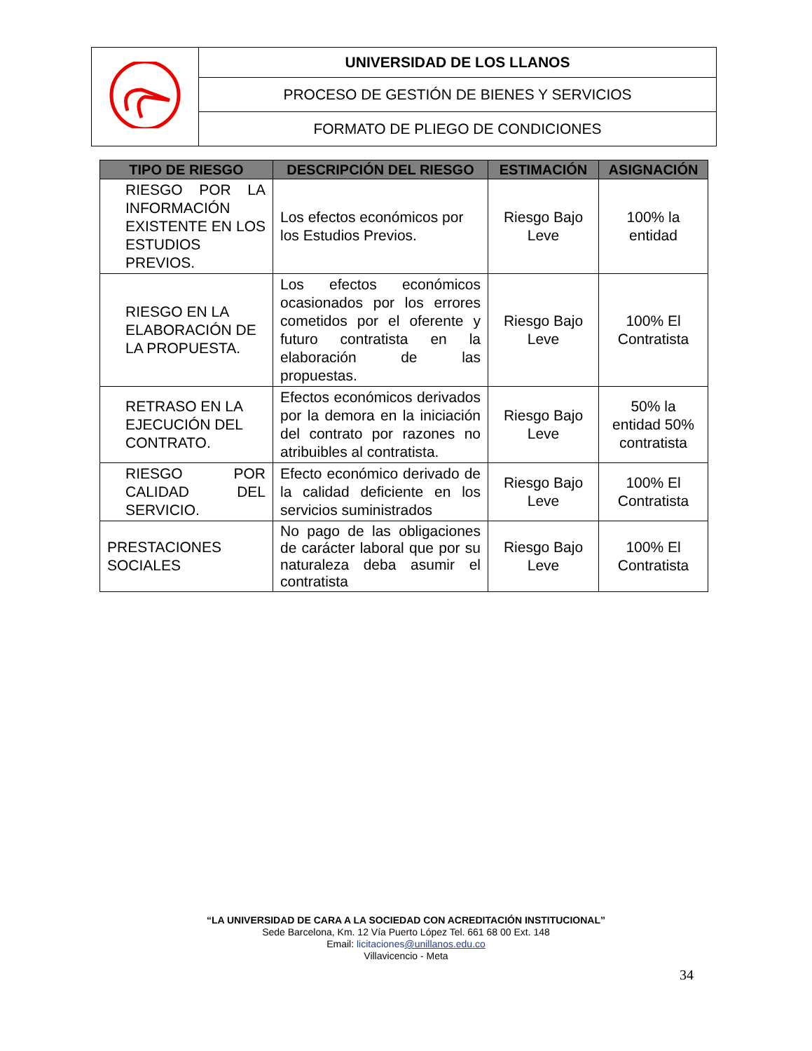| | UNIVERSIDAD DE LOS LLANOS |
| | PROCESO DE GESTIÓN DE BIENES Y SERVICIOS |
| | FORMATO DE PLIEGO DE CONDICIONES |
| TIPO DE RIESGO | DESCRIPCIÓN DEL RIESGO | ESTIMACIÓN | ASIGNACIÓN |
| --- | --- | --- | --- |
| RIESGO POR LA INFORMACIÓN EXISTENTE EN LOS ESTUDIOS PREVIOS. | Los efectos económicos por los Estudios Previos. | Riesgo Bajo Leve | 100% la entidad |
| RIESGO EN LA ELABORACIÓN DE LA PROPUESTA. | Los efectos económicos ocasionados por los errores cometidos por el oferente y futuro contratista en la elaboración de las propuestas. | Riesgo Bajo Leve | 100% El Contratista |
| RETRASO EN LA EJECUCIÓN DEL CONTRATO. | Efectos económicos derivados por la demora en la iniciación del contrato por razones no atribuibles al contratista. | Riesgo Bajo Leve | 50% la entidad 50% contratista |
| RIESGO POR CALIDAD DEL SERVICIO. | Efecto económico derivado de la calidad deficiente en los servicios suministrados | Riesgo Bajo Leve | 100% El Contratista |
| PRESTACIONES SOCIALES | No pago de las obligaciones de carácter laboral que por su naturaleza deba asumir el contratista | Riesgo Bajo Leve | 100% El Contratista |
“LA UNIVERSIDAD DE CARA A LA SOCIEDAD CON ACREDITACIÓN INSTITUCIONAL”
Sede Barcelona, Km. 12 Vía Puerto López Tel. 661 68 00 Ext. 148
Email: licitaciones@unillanos.edu.co
Villavicencio - Meta
34